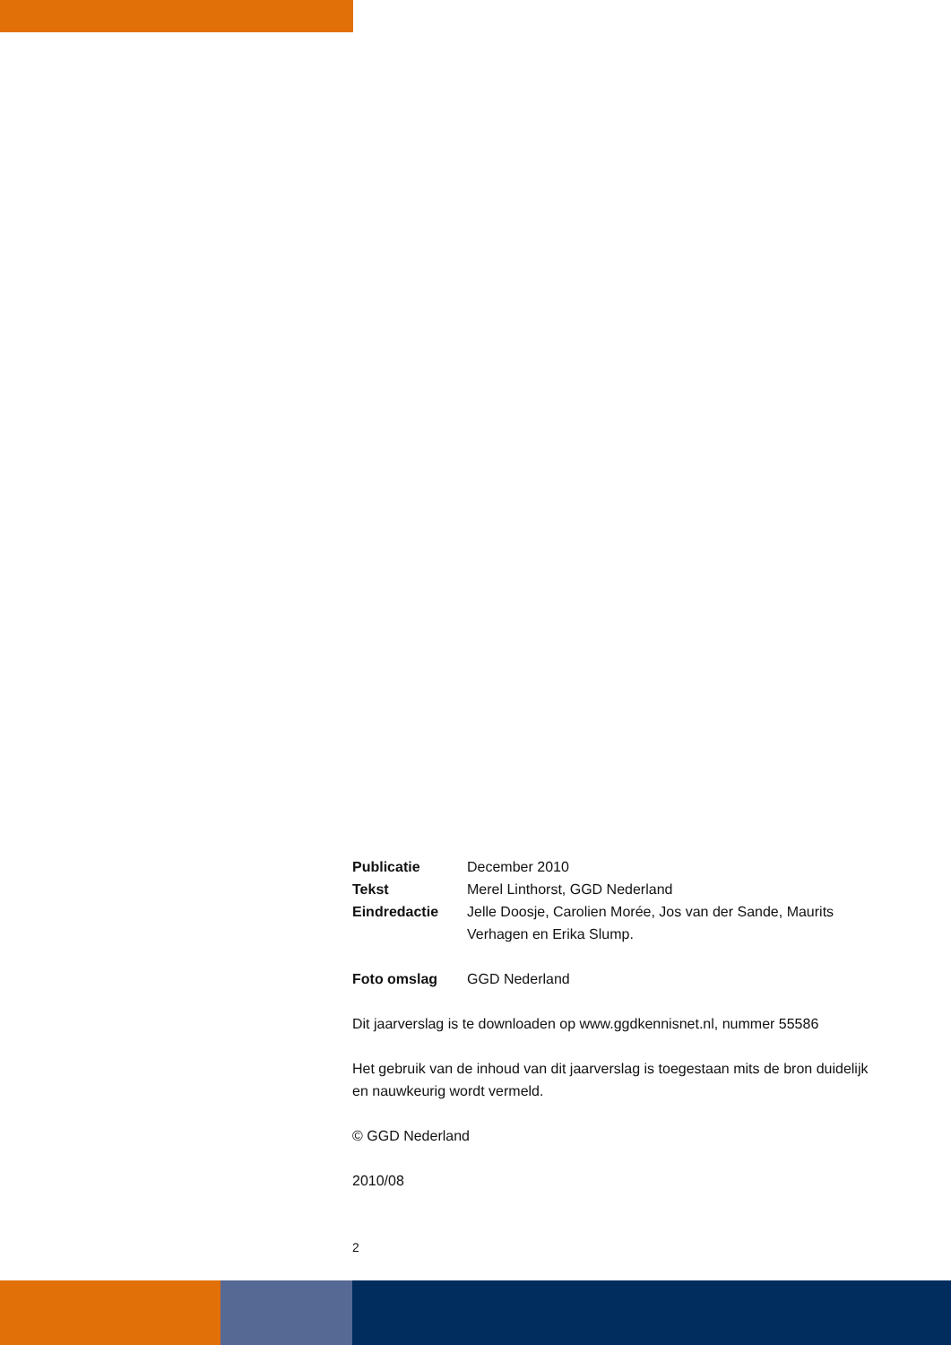Publicatie December 2010
Tekst Merel Linthorst, GGD Nederland
Eindredactie Jelle Doosje, Carolien Morée, Jos van der Sande, Maurits Verhagen en Erika Slump.
Foto omslag GGD Nederland
Dit jaarverslag is te downloaden op www.ggdkennisnet.nl, nummer 55586
Het gebruik van de inhoud van dit jaarverslag is toegestaan mits de bron duidelijk en nauwkeurig wordt vermeld.
© GGD Nederland
2010/08
2